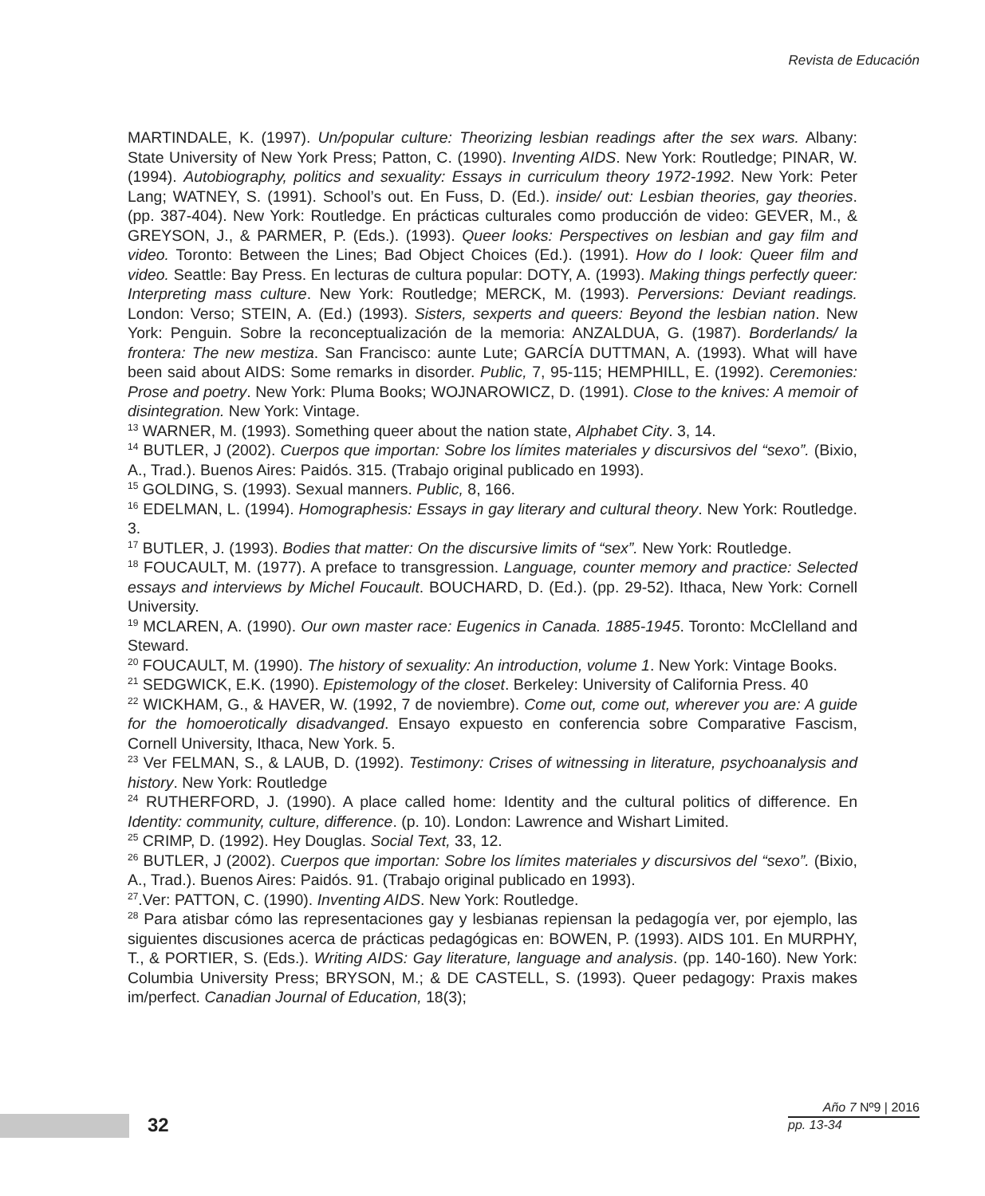Revista de Educación
MARTINDALE, K. (1997). Un/popular culture: Theorizing lesbian readings after the sex wars. Albany: State University of New York Press; Patton, C. (1990). Inventing AIDS. New York: Routledge; PINAR, W. (1994). Autobiography, politics and sexuality: Essays in curriculum theory 1972-1992. New York: Peter Lang; WATNEY, S. (1991). School’s out. En Fuss, D. (Ed.). inside/ out: Lesbian theories, gay theories. (pp. 387-404). New York: Routledge. En prácticas culturales como producción de video: GEVER, M., & GREYSON, J., & PARMER, P. (Eds.). (1993). Queer looks: Perspectives on lesbian and gay film and video. Toronto: Between the Lines; Bad Object Choices (Ed.). (1991). How do I look: Queer film and video. Seattle: Bay Press. En lecturas de cultura popular: DOTY, A. (1993). Making things perfectly queer: Interpreting mass culture. New York: Routledge; MERCK, M. (1993). Perversions: Deviant readings. London: Verso; STEIN, A. (Ed.) (1993). Sisters, sexperts and queers: Beyond the lesbian nation. New York: Penguin. Sobre la reconceptualización de la memoria: ANZALDUA, G. (1987). Borderlands/ la frontera: The new mestiza. San Francisco: aunte Lute; GARCÍA DUTTMAN, A. (1993). What will have been said about AIDS: Some remarks in disorder. Public, 7, 95-115; HEMPHILL, E. (1992). Ceremonies: Prose and poetry. New York: Pluma Books; WOJNAROWICZ, D. (1991). Close to the knives: A memoir of disintegration. New York: Vintage.
<sup>13</sup> WARNER, M. (1993). Something queer about the nation state, Alphabet City. 3, 14.
<sup>14</sup> BUTLER, J (2002). Cuerpos que importan: Sobre los límites materiales y discursivos del “sexo”. (Bixio, A., Trad.). Buenos Aires: Paidós. 315. (Trabajo original publicado en 1993).
<sup>15</sup> GOLDING, S. (1993). Sexual manners. Public, 8, 166.
<sup>16</sup> EDELMAN, L. (1994). Homographesis: Essays in gay literary and cultural theory. New York: Routledge. 3.
<sup>17</sup> BUTLER, J. (1993). Bodies that matter: On the discursive limits of “sex”. New York: Routledge.
<sup>18</sup> FOUCAULT, M. (1977). A preface to transgression. Language, counter memory and practice: Selected essays and interviews by Michel Foucault. BOUCHARD, D. (Ed.). (pp. 29-52). Ithaca, New York: Cornell University.
<sup>19</sup> MCLAREN, A. (1990). Our own master race: Eugenics in Canada. 1885-1945. Toronto: McClelland and Steward.
<sup>20</sup> FOUCAULT, M. (1990). The history of sexuality: An introduction, volume 1. New York: Vintage Books.
<sup>21</sup> SEDGWICK, E.K. (1990). Epistemology of the closet. Berkeley: University of California Press. 40
<sup>22</sup> WICKHAM, G., & HAVER, W. (1992, 7 de noviembre). Come out, come out, wherever you are: A guide for the homoerotically disadvanged. Ensayo expuesto en conferencia sobre Comparative Fascism, Cornell University, Ithaca, New York. 5.
<sup>23</sup> Ver FELMAN, S., & LAUB, D. (1992). Testimony: Crises of witnessing in literature, psychoanalysis and history. New York: Routledge
<sup>24</sup> RUTHERFORD, J. (1990). A place called home: Identity and the cultural politics of difference. En Identity: community, culture, difference. (p. 10). London: Lawrence and Wishart Limited.
<sup>25</sup> CRIMP, D. (1992). Hey Douglas. Social Text, 33, 12.
<sup>26</sup> BUTLER, J (2002). Cuerpos que importan: Sobre los límites materiales y discursivos del “sexo”. (Bixio, A., Trad.). Buenos Aires: Paidós. 91. (Trabajo original publicado en 1993).
<sup>27</sup>.Ver: PATTON, C. (1990). Inventing AIDS. New York: Routledge.
<sup>28</sup> Para atisbar cómo las representaciones gay y lesbianas repiensan la pedagogía ver, por ejemplo, las siguientes discusiones acerca de prácticas pedagógicas en: BOWEN, P. (1993). AIDS 101. En MURPHY, T., & PORTIER, S. (Eds.). Writing AIDS: Gay literature, language and analysis. (pp. 140-160). New York: Columbia University Press; BRYSON, M.; & DE CASTELL, S. (1993). Queer pedagogy: Praxis makes im/perfect. Canadian Journal of Education, 18(3);
32
Año 7 Nº9 | 2016
pp. 13-34